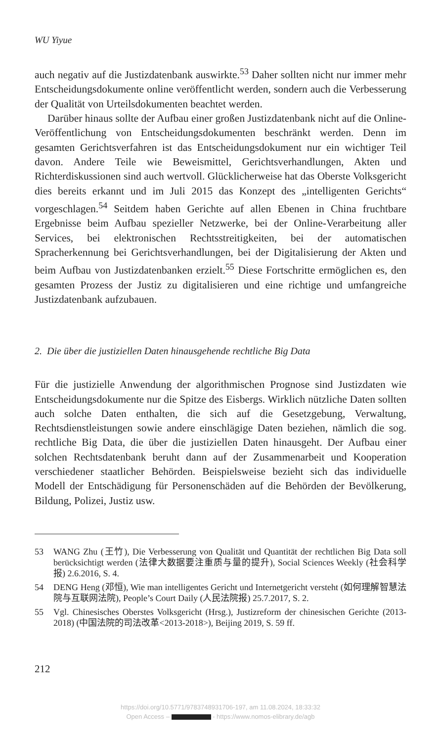WU Yiyue
auch negativ auf die Justizdatenbank auswirkte.<sup>53</sup> Daher sollten nicht nur immer mehr Entscheidungsdokumente online veröffentlicht werden, sondern auch die Verbesserung der Qualität von Urteilsdokumenten beachtet werden.
Darüber hinaus sollte der Aufbau einer großen Justizdatenbank nicht auf die Online-Veröffentlichung von Entscheidungsdokumenten beschränkt werden. Denn im gesamten Gerichtsverfahren ist das Entscheidungsdokument nur ein wichtiger Teil davon. Andere Teile wie Beweismittel, Gerichtsverhandlungen, Akten und Richterdiskussionen sind auch wertvoll. Glücklicherweise hat das Oberste Volksgericht dies bereits erkannt und im Juli 2015 das Konzept des „intelligenten Gerichts“ vorgeschlagen.<sup>54</sup> Seitdem haben Gerichte auf allen Ebenen in China fruchtbare Ergebnisse beim Aufbau spezieller Netzwerke, bei der Online-Verarbeitung aller Services, bei elektronischen Rechtsstreitigkeiten, bei der automatischen Spracherkennung bei Gerichtsverhandlungen, bei der Digitalisierung der Akten und beim Aufbau von Justizdatenbanken erzielt.<sup>55</sup> Diese Fortschritte ermöglichen es, den gesamten Prozess der Justiz zu digitalisieren und eine richtige und umfangreiche Justizdatenbank aufzubauen.
2. Die über die justiziellen Daten hinausgehende rechtliche Big Data
Für die justizielle Anwendung der algorithmischen Prognose sind Justizdaten wie Entscheidungsdokumente nur die Spitze des Eisbergs. Wirklich nützliche Daten sollten auch solche Daten enthalten, die sich auf die Gesetzgebung, Verwaltung, Rechtsdienstleistungen sowie andere einschlägige Daten beziehen, nämlich die sog. rechtliche Big Data, die über die justiziellen Daten hinausgeht. Der Aufbau einer solchen Rechtsdatenbank beruht dann auf der Zusammenarbeit und Kooperation verschiedener staatlicher Behörden. Beispielsweise bezieht sich das individuelle Modell der Entschädigung für Personenschäden auf die Behörden der Bevölkerung, Bildung, Polizei, Justiz usw.
53 WANG Zhu (王竹), Die Verbesserung von Qualität und Quantität der rechtlichen Big Data soll berücksichtigt werden (法律大数据要注重质与量的提升), Social Sciences Weekly (社会科学报) 2.6.2016, S. 4.
54 DENG Heng (邓恒), Wie man intelligentes Gericht und Internetgericht versteht (如何理解智慧法院与互联网法院), People’s Court Daily (人民法院报) 25.7.2017, S. 2.
55 Vgl. Chinesisches Oberstes Volksgericht (Hrsg.), Justizreform der chinesischen Gerichte (2013-2018) (中国法院的司法改革<2013-2018>), Beijing 2019, S. 59 ff.
212
https://doi.org/10.5771/9783748931706-197, am 11.08.2024, 18:33:32
Open Access – - https://www.nomos-elibrary.de/agb